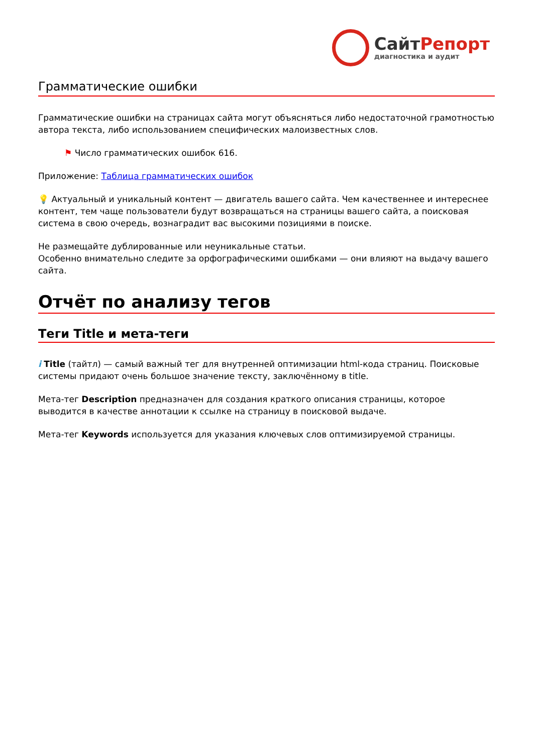СайтРепорт
диагностика и аудит
Грамматические ошибки
Грамматические ошибки на страницах сайта могут объясняться либо недостаточной грамотностью автора текста, либо использованием специфических малоизвестных слов.
⚑ Число грамматических ошибок 616.
Приложение: Таблица грамматических ошибок
💡 Актуальный и уникальный контент — двигатель вашего сайта. Чем качественнее и интереснее контент, тем чаще пользователи будут возвращаться на страницы вашего сайта, а поисковая система в свою очередь, вознаградит вас высокими позициями в поиске.
Не размещайте дублированные или неуникальные статьи.
Особенно внимательно следите за орфографическими ошибками — они влияют на выдачу вашего сайта.
Отчёт по анализу тегов
Теги Title и мета-теги
i Title (тайтл) — самый важный тег для внутренней оптимизации html-кода страниц. Поисковые системы придают очень большое значение тексту, заключённому в title.
Мета-тег Description предназначен для создания краткого описания страницы, которое выводится в качестве аннотации к ссылке на страницу в поисковой выдаче.
Мета-тег Keywords используется для указания ключевых слов оптимизируемой страницы.